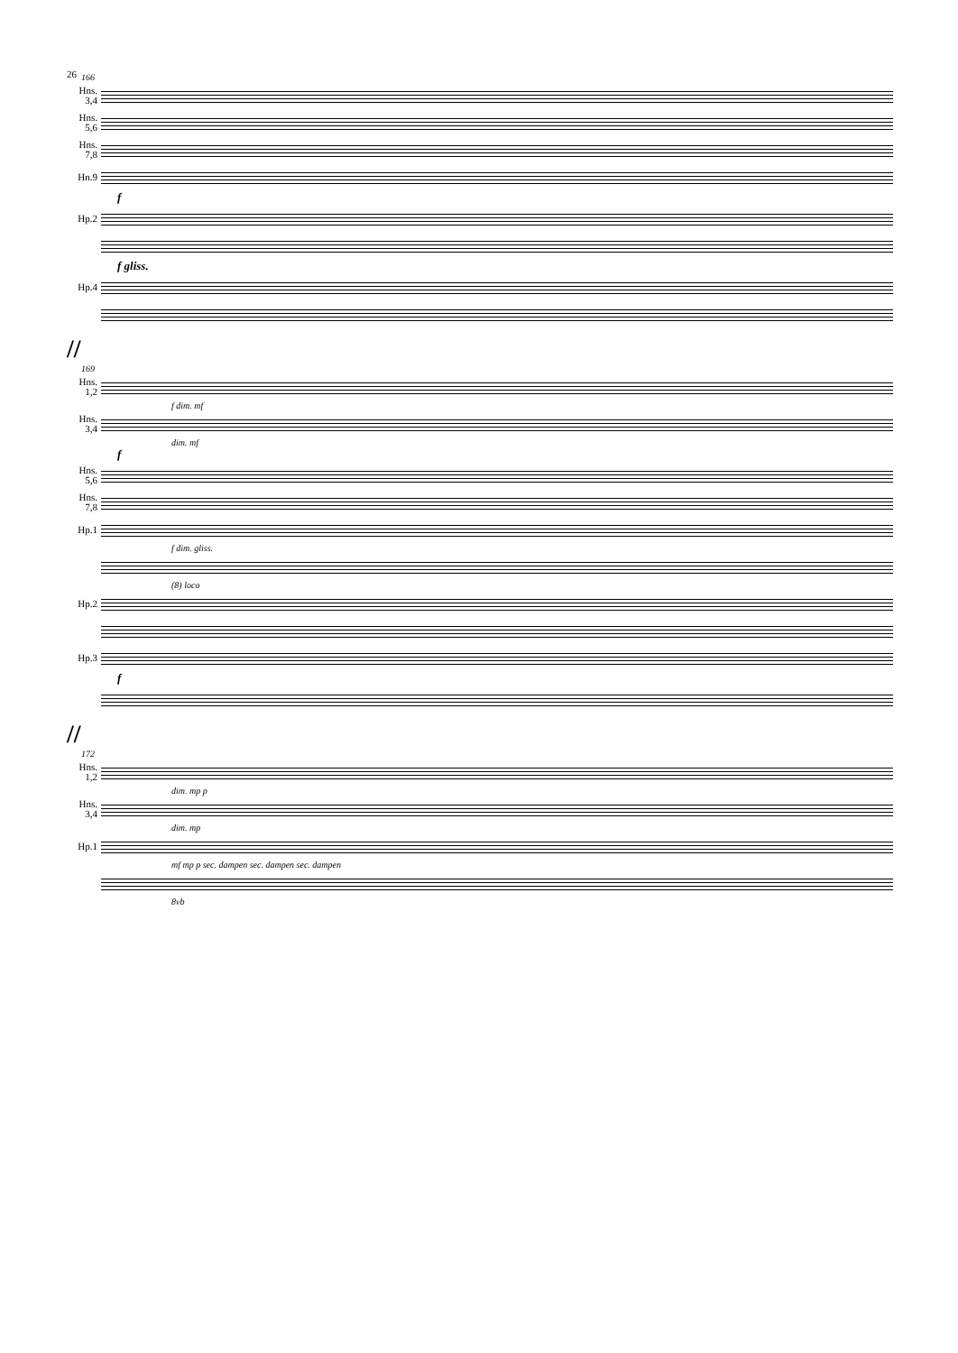26
166
Hns.
3,4
Hns.
5,6
Hns.
7,8
Hn.9
f
Hp.2
f gliss.
Hp.4
//
169
Hns.
1,2
f dim. mf
Hns.
3,4
dim. mf
f
Hns.
5,6
Hns.
7,8
Hp.1
f dim. gliss.
(8) loco
Hp.2
Hp.3
f
//
172
Hns.
1,2
dim. mp p
Hns.
3,4
dim. mp
Hp.1
mf mp p sec. dampen sec. dampen sec. dampen
8vb